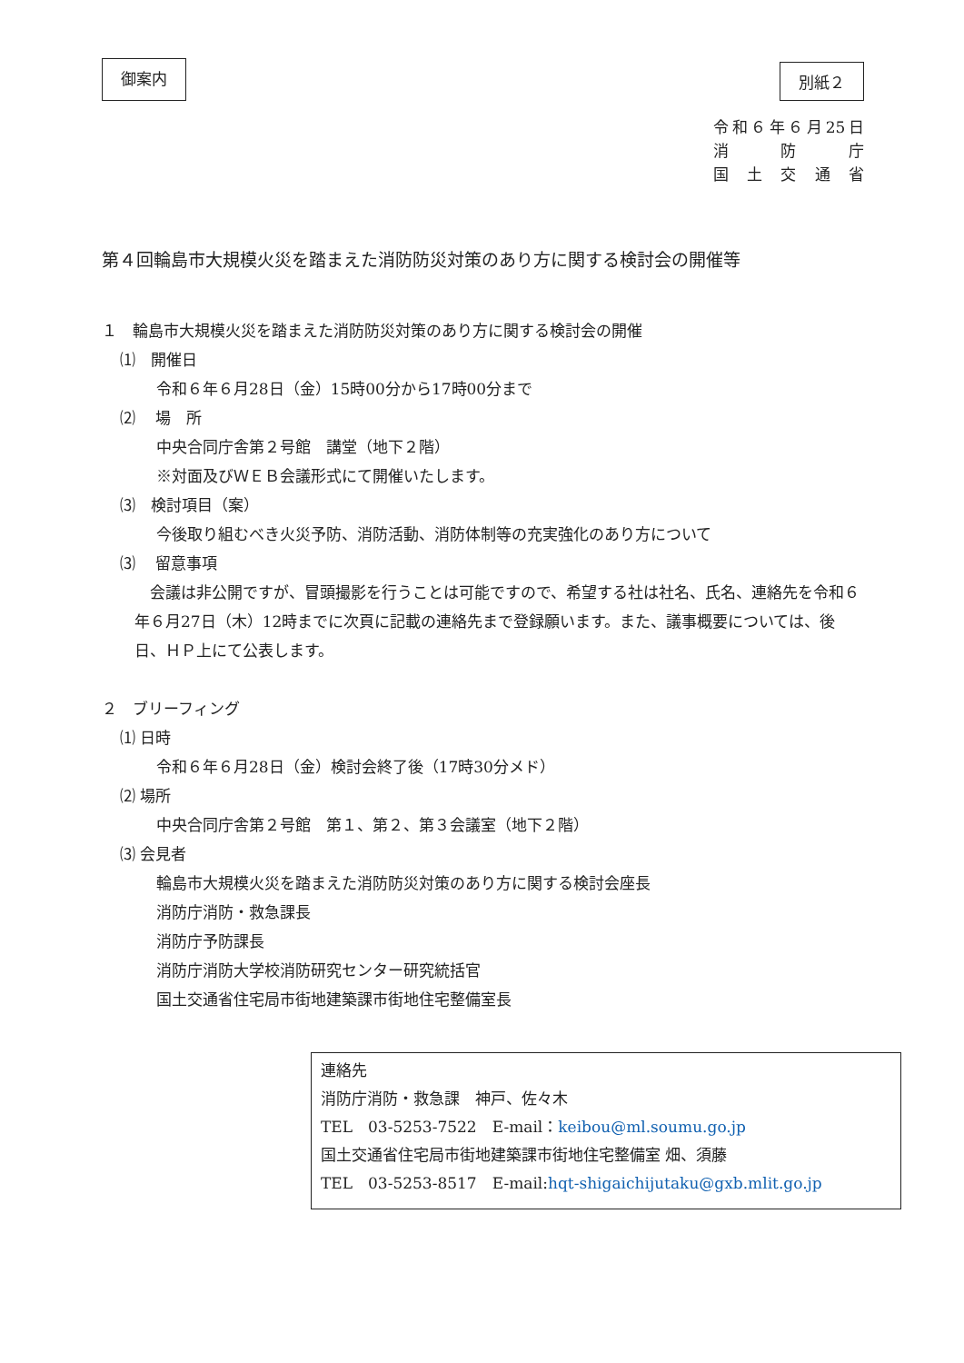御案内
別紙２
令和６年６月25日
消 防 庁
国 土 交 通 省
第４回輪島市大規模火災を踏まえた消防防災対策のあり方に関する検討会の開催等
１　輪島市大規模火災を踏まえた消防防災対策のあり方に関する検討会の開催
⑴　開催日
令和６年６月28日（金）15時00分から17時00分まで
⑵　 場　所
中央合同庁舎第２号館　講堂（地下２階）
※対面及びＷＥＢ会議形式にて開催いたします。
⑶　検討項目（案）
今後取り組むべき火災予防、消防活動、消防体制等の充実強化のあり方について
⑶　 留意事項
　会議は非公開ですが、冒頭撮影を行うことは可能ですので、希望する社は社名、氏名、連絡先を令和６年６月27日（木）12時までに次頁に記載の連絡先まで登録願います。また、議事概要については、後日、ＨＰ上にて公表します。
２　ブリーフィング
⑴ 日時
令和６年６月28日（金）検討会終了後（17時30分メド）
⑵ 場所
中央合同庁舎第２号館　第１、第２、第３会議室（地下２階）
⑶ 会見者
輪島市大規模火災を踏まえた消防防災対策のあり方に関する検討会座長
消防庁消防・救急課長
消防庁予防課長
消防庁消防大学校消防研究センター研究統括官
国土交通省住宅局市街地建築課市街地住宅整備室長
連絡先
消防庁消防・救急課　神戸、佐々木
TEL　03-5253-7522　E-mail：keibou@ml.soumu.go.jp
国土交通省住宅局市街地建築課市街地住宅整備室 畑、須藤
TEL　03-5253-8517　E-mail:hqt-shigaichijutaku@gxb.mlit.go.jp